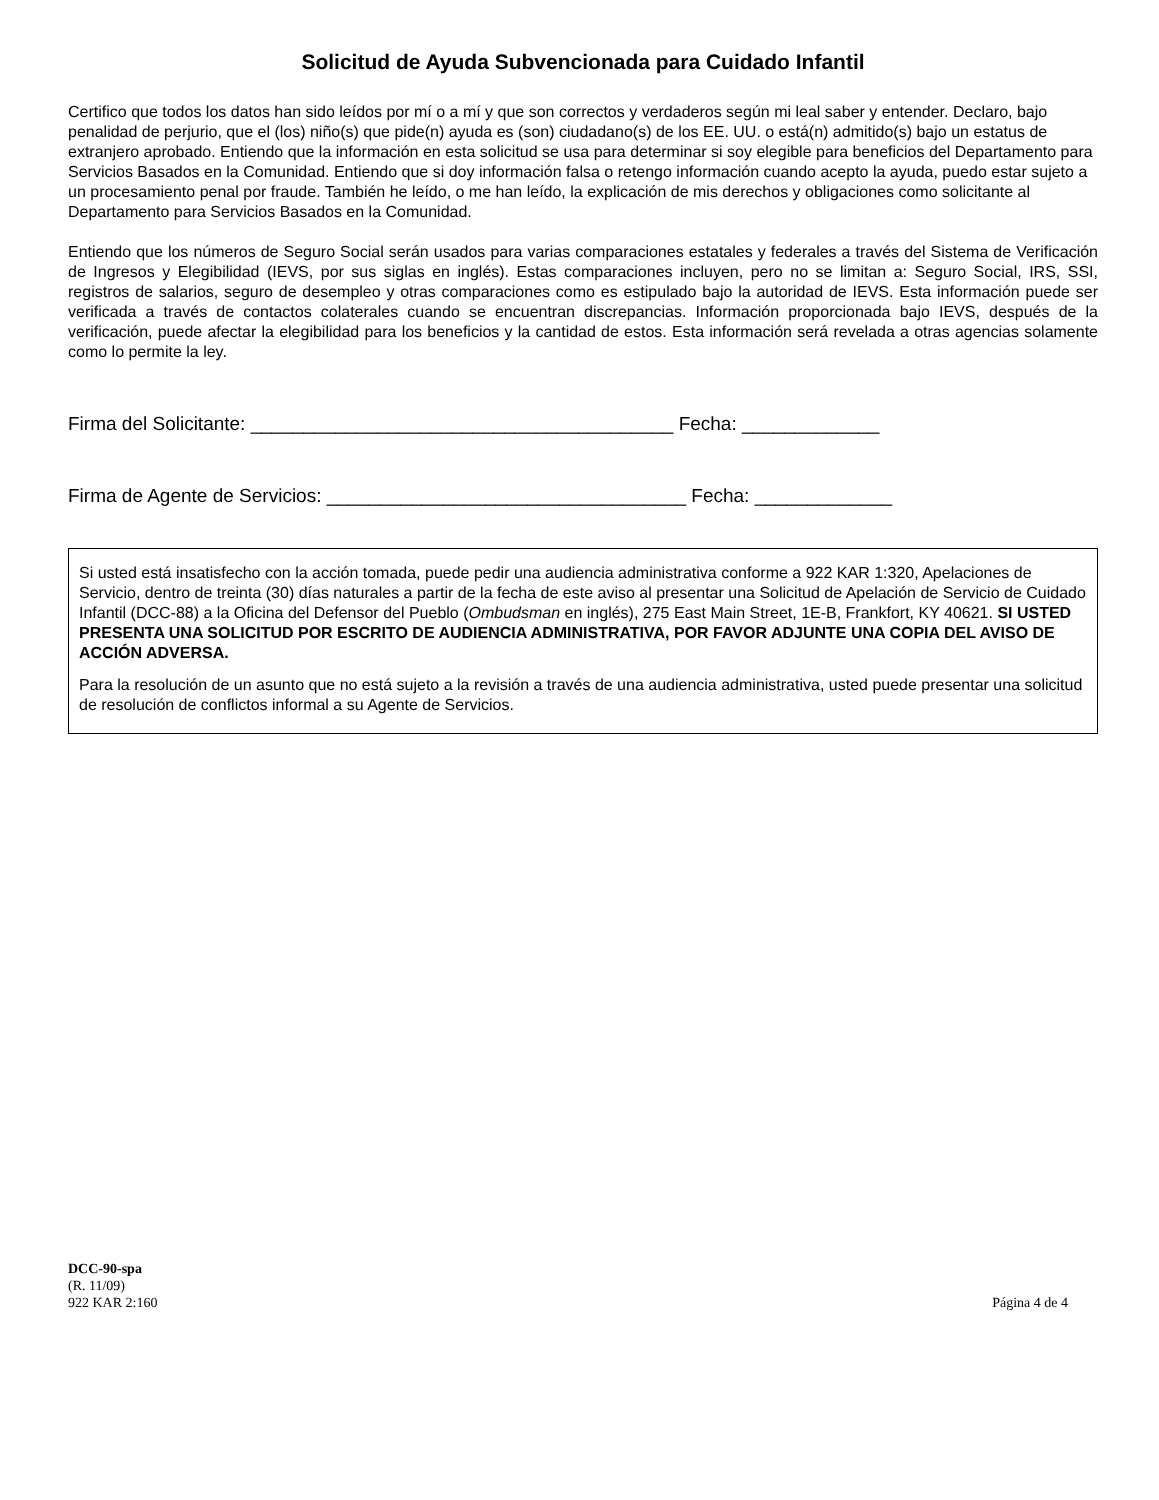Solicitud de Ayuda Subvencionada para Cuidado Infantil
Certifico que todos los datos han sido leídos por mí o a mí y que son correctos y verdaderos según mi leal saber y entender. Declaro, bajo penalidad de perjurio, que el (los) niño(s) que pide(n) ayuda es (son) ciudadano(s) de los EE. UU. o está(n) admitido(s) bajo un estatus de extranjero aprobado. Entiendo que la información en esta solicitud se usa para determinar si soy elegible para beneficios del Departamento para Servicios Basados en la Comunidad. Entiendo que si doy información falsa o retengo información cuando acepto la ayuda, puedo estar sujeto a un procesamiento penal por fraude. También he leído, o me han leído, la explicación de mis derechos y obligaciones como solicitante al Departamento para Servicios Basados en la Comunidad.
Entiendo que los números de Seguro Social serán usados para varias comparaciones estatales y federales a través del Sistema de Verificación de Ingresos y Elegibilidad (IEVS, por sus siglas en inglés). Estas comparaciones incluyen, pero no se limitan a: Seguro Social, IRS, SSI, registros de salarios, seguro de desempleo y otras comparaciones como es estipulado bajo la autoridad de IEVS. Esta información puede ser verificada a través de contactos colaterales cuando se encuentran discrepancias. Información proporcionada bajo IEVS, después de la verificación, puede afectar la elegibilidad para los beneficios y la cantidad de estos. Esta información será revelada a otras agencias solamente como lo permite la ley.
Firma del Solicitante: ________________________________________ Fecha: _____________
Firma de Agente de Servicios: __________________________________ Fecha: _____________
Si usted está insatisfecho con la acción tomada, puede pedir una audiencia administrativa conforme a 922 KAR 1:320, Apelaciones de Servicio, dentro de treinta (30) días naturales a partir de la fecha de este aviso al presentar una Solicitud de Apelación de Servicio de Cuidado Infantil (DCC-88) a la Oficina del Defensor del Pueblo (Ombudsman en inglés), 275 East Main Street, 1E-B, Frankfort, KY 40621. SI USTED PRESENTA UNA SOLICITUD POR ESCRITO DE AUDIENCIA ADMINISTRATIVA, POR FAVOR ADJUNTE UNA COPIA DEL AVISO DE ACCIÓN ADVERSA.
Para la resolución de un asunto que no está sujeto a la revisión a través de una audiencia administrativa, usted puede presentar una solicitud de resolución de conflictos informal a su Agente de Servicios.
DCC-90-spa
(R. 11/09)
922 KAR 2:160 Página 4 de 4